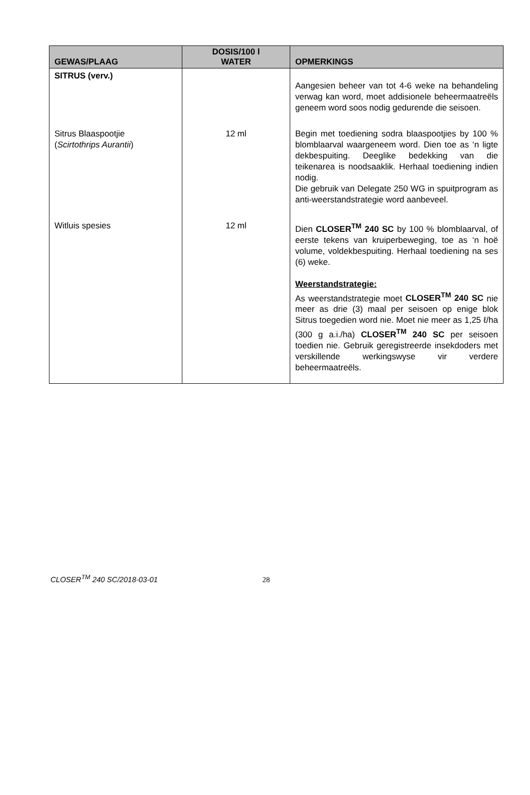| GEWAS/PLAAG | DOSIS/100 l WATER | OPMERKINGS |
| --- | --- | --- |
| SITRUS (verv.) | | Aangesien beheer van tot 4-6 weke na behandeling verwag kan word, moet addisionele beheermaatreëls geneem word soos nodig gedurende die seisoen. |
| Sitrus Blaaspootjie ( Scirtothrips Aurantii ) | 12 ml | Begin met toediening sodra blaaspootjies by 100 % blomblaarval waargeneem word. Dien toe as ‘n ligte dekbespuiting. Deeglike bedekking van die teikenarea is noodsaaklik. Herhaal toediening indien nodig. Die gebruik van Delegate 250 WG in spuitprogram as anti-weerstandstrategie word aanbeveel. |
| Witluis spesies | 12 ml | Dien CLOSER<sup>TM</sup> 240 SC by 100 % blomblaarval, of eerste tekens van kruiperbeweging, toe as ‘n hoë volume, voldekbespuiting. Herhaal toediening na ses (6) weke. Weerstandstrategie: As weerstandstrategie moet CLOSER<sup>TM</sup> 240 SC nie meer as drie (3) maal per seisoen op enige blok Sitrus toegedien word nie. Moet nie meer as 1,25 ℓ/ha (300 g a.i./ha) CLOSER<sup>TM</sup> 240 SC per seisoen toedien nie. Gebruik geregistreerde insekdoders met verskillende werkingswyse vir verdere beheermaatreëls. |
CLOSER<sup>TM</sup> 240 SC/2018-03-01 28